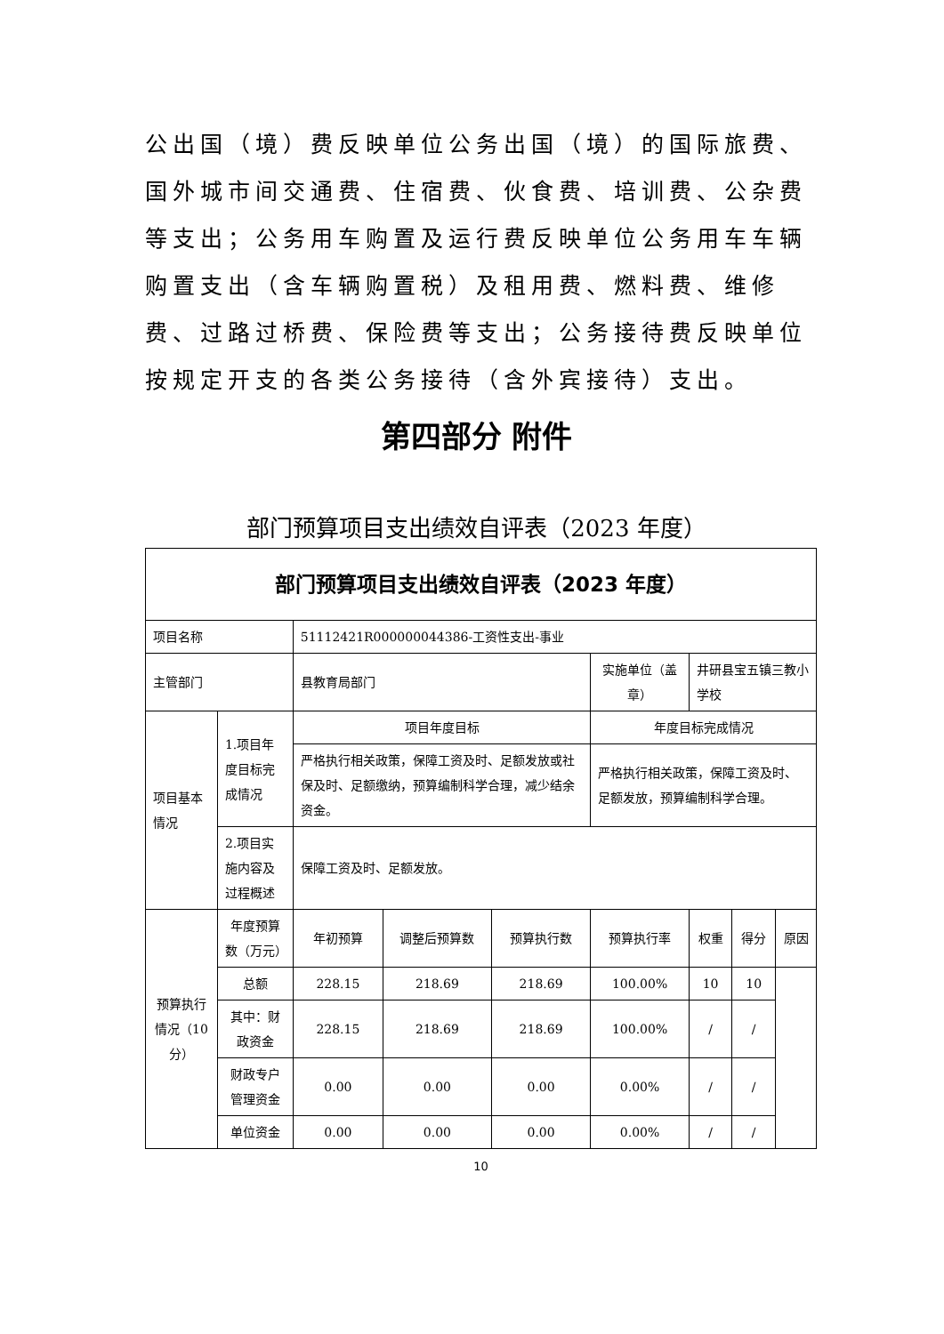公出国（境）费反映单位公务出国（境）的国际旅费、国外城市间交通费、住宿费、伙食费、培训费、公杂费等支出；公务用车购置及运行费反映单位公务用车车辆购置支出（含车辆购置税）及租用费、燃料费、维修费、过路过桥费、保险费等支出；公务接待费反映单位按规定开支的各类公务接待（含外宾接待）支出。
第四部分 附件
部门预算项目支出绩效自评表（2023 年度）
| 部门预算项目支出绩效自评表（2023 年度） | | | | | | | | |
| 项目名称 | | 51112421R000000044386-工资性支出-事业 | | | | | | |
| 主管部门 | | 县教育局部门 | | | 实施单位（盖章） | 井研县宝五镇三教小学校 | | |
| 项目基本情况 | 1.项目年度目标完成情况 | 项目年度目标 | | | 年度目标完成情况 | | | |
| | | 严格执行相关政策，保障工资及时、足额发放或社保及时、足额缴纳，预算编制科学合理，减少结余资金。 | | | 严格执行相关政策，保障工资及时、足额发放，预算编制科学合理。 | | | |
| | 2.项目实施内容及过程概述 | 保障工资及时、足额发放。 | | | | | | |
| 预算执行情况（10分） | 年度预算数（万元） | 年初预算 | 调整后预算数 | 预算执行数 | 预算执行率 | 权重 | 得分 | 原因 |
| | 总额 | 228.15 | 218.69 | 218.69 | 100.00% | 10 | 10 | |
| | 其中：财政资金 | 228.15 | 218.69 | 218.69 | 100.00% | / | / | |
| | 财政专户管理资金 | 0.00 | 0.00 | 0.00 | 0.00% | / | / | |
| | 单位资金 | 0.00 | 0.00 | 0.00 | 0.00% | / | / | |
10